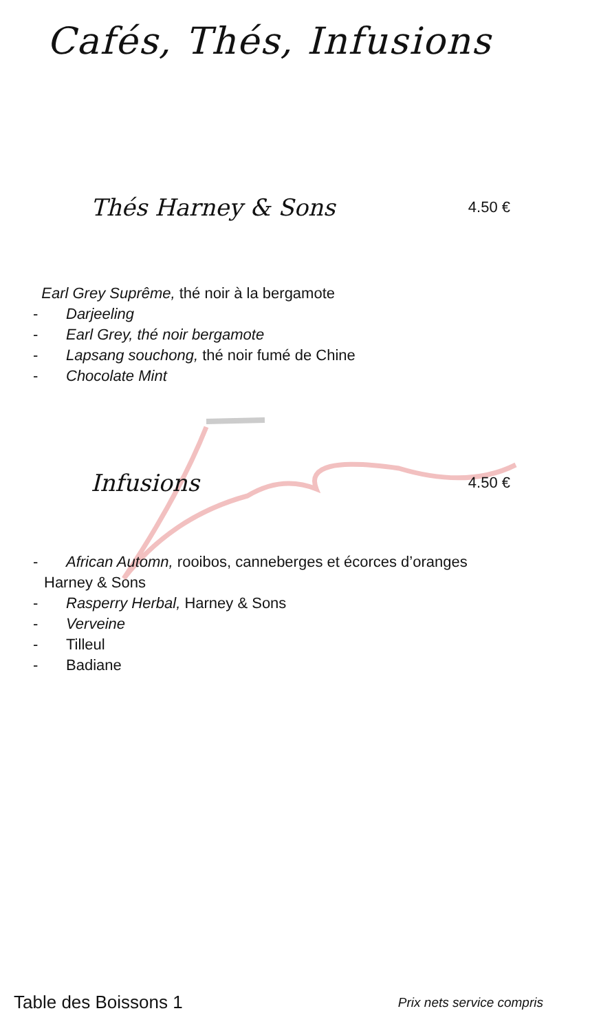Cafés, Thés, Infusions
Thés Harney & Sons
4.50 €
Earl Grey Suprême, thé noir à la bergamote
- Darjeeling
- Earl Grey, thé noir bergamote
- Lapsang souchong, thé noir fumé de Chine
- Chocolate Mint
Infusions
4.50 €
- African Automn, rooibos, canneberges et écorces d’oranges
Harney & Sons
- Rasperry Herbal, Harney & Sons
- Verveine
- Tilleul
- Badiane
Table des Boissons 1 Prix nets service compris